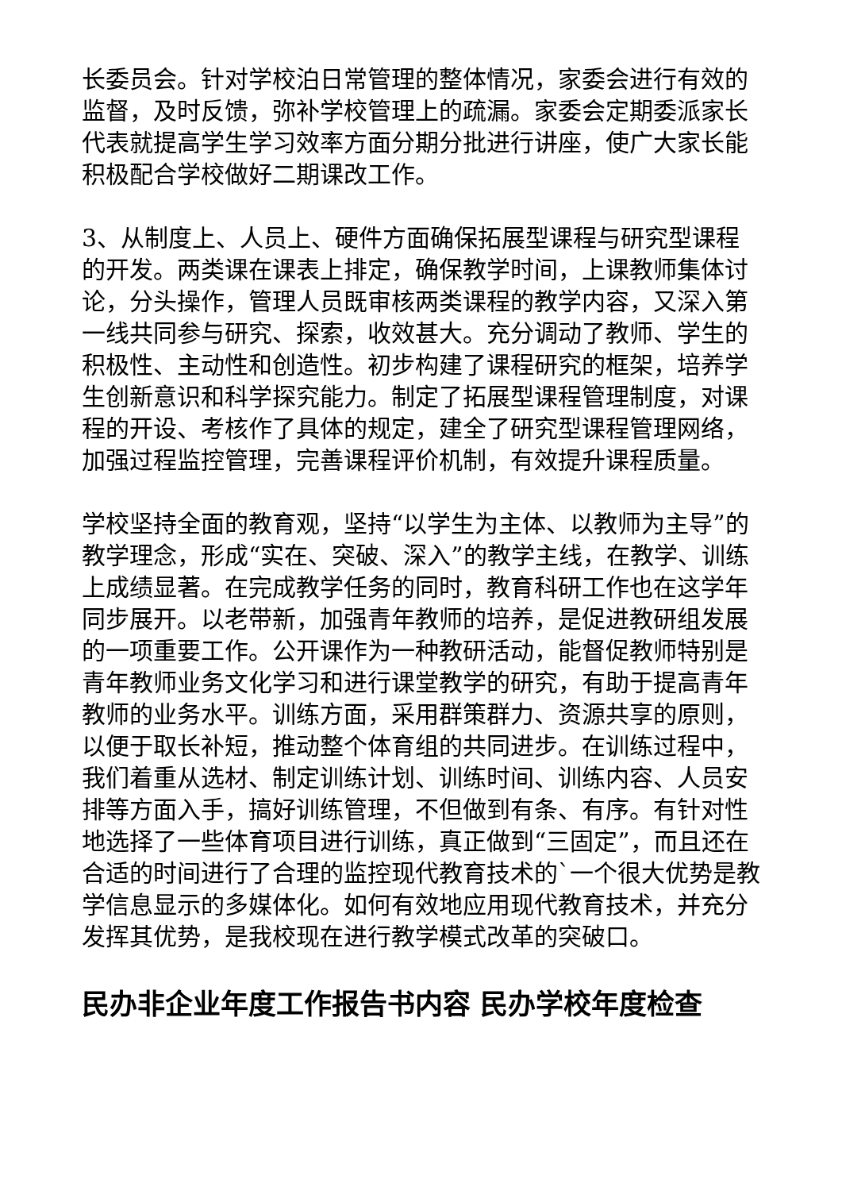长委员会。针对学校泊日常管理的整体情况，家委会进行有效的监督，及时反馈，弥补学校管理上的疏漏。家委会定期委派家长代表就提高学生学习效率方面分期分批进行讲座，使广大家长能积极配合学校做好二期课改工作。
3、从制度上、人员上、硬件方面确保拓展型课程与研究型课程的开发。两类课在课表上排定，确保教学时间，上课教师集体讨论，分头操作，管理人员既审核两类课程的教学内容，又深入第一线共同参与研究、探索，收效甚大。充分调动了教师、学生的积极性、主动性和创造性。初步构建了课程研究的框架，培养学生创新意识和科学探究能力。制定了拓展型课程管理制度，对课程的开设、考核作了具体的规定，建全了研究型课程管理网络，加强过程监控管理，完善课程评价机制，有效提升课程质量。
学校坚持全面的教育观，坚持“以学生为主体、以教师为主导”的教学理念，形成“实在、突破、深入”的教学主线，在教学、训练上成绩显著。在完成教学任务的同时，教育科研工作也在这学年同步展开。以老带新，加强青年教师的培养，是促进教研组发展的一项重要工作。公开课作为一种教研活动，能督促教师特别是青年教师业务文化学习和进行课堂教学的研究，有助于提高青年教师的业务水平。训练方面，采用群策群力、资源共享的原则，以便于取长补短，推动整个体育组的共同进步。在训练过程中，我们着重从选材、制定训练计划、训练时间、训练内容、人员安排等方面入手，搞好训练管理，不但做到有条、有序。有针对性地选择了一些体育项目进行训练，真正做到“三固定”，而且还在合适的时间进行了合理的监控现代教育技术的`一个很大优势是教学信息显示的多媒体化。如何有效地应用现代教育技术，并充分发挥其优势，是我校现在进行教学模式改革的突破口。
民办非企业年度工作报告书内容 民办学校年度检查